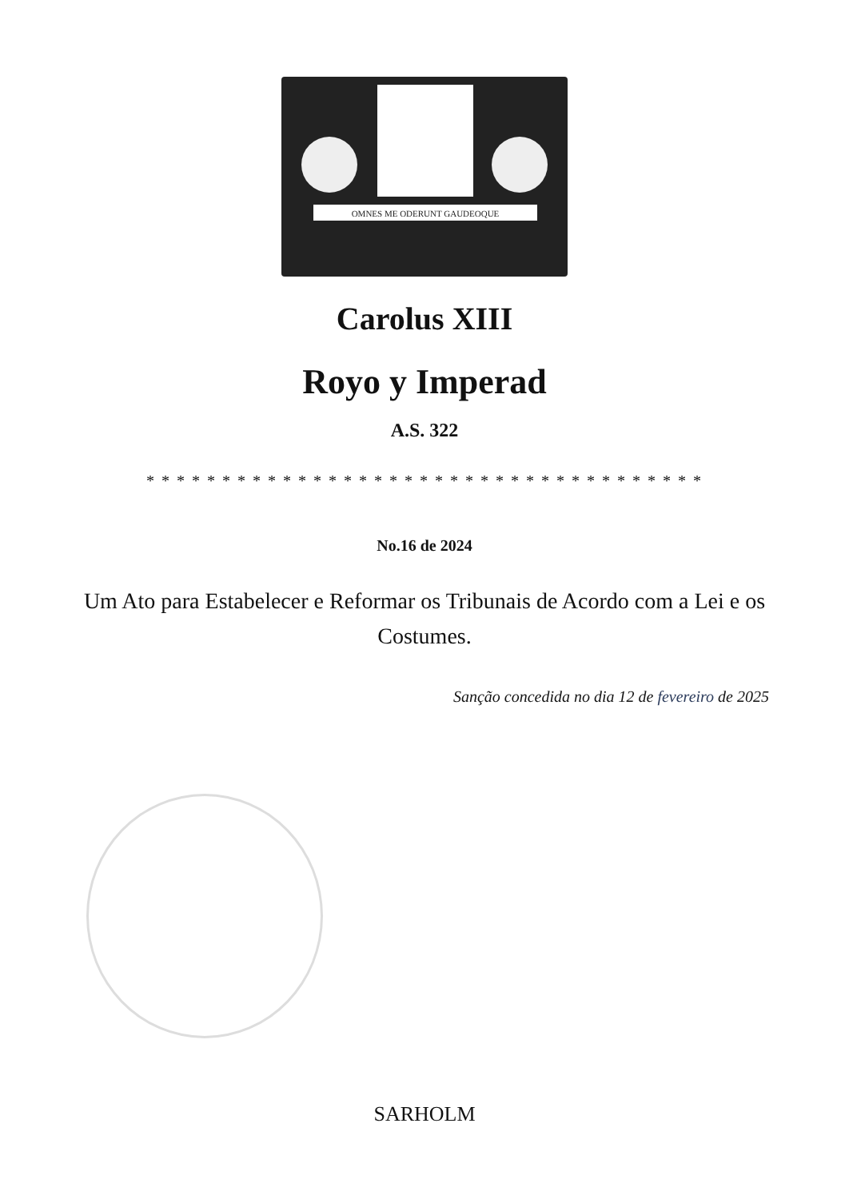OMNES ME ODERUNT GAUDEOQUE
Carolus XIII
Royo y Imperad
A.S. 322
* * * * * * * * * * * * * * * * * * * * * * * * * * * * * * * * * * * * *
No.16 de 2024
Um Ato para Estabelecer e Reformar os Tribunais de Acordo com a Lei e os Costumes.
Sanção concedida no dia 12 de fevereiro de 2025
SARHOLM